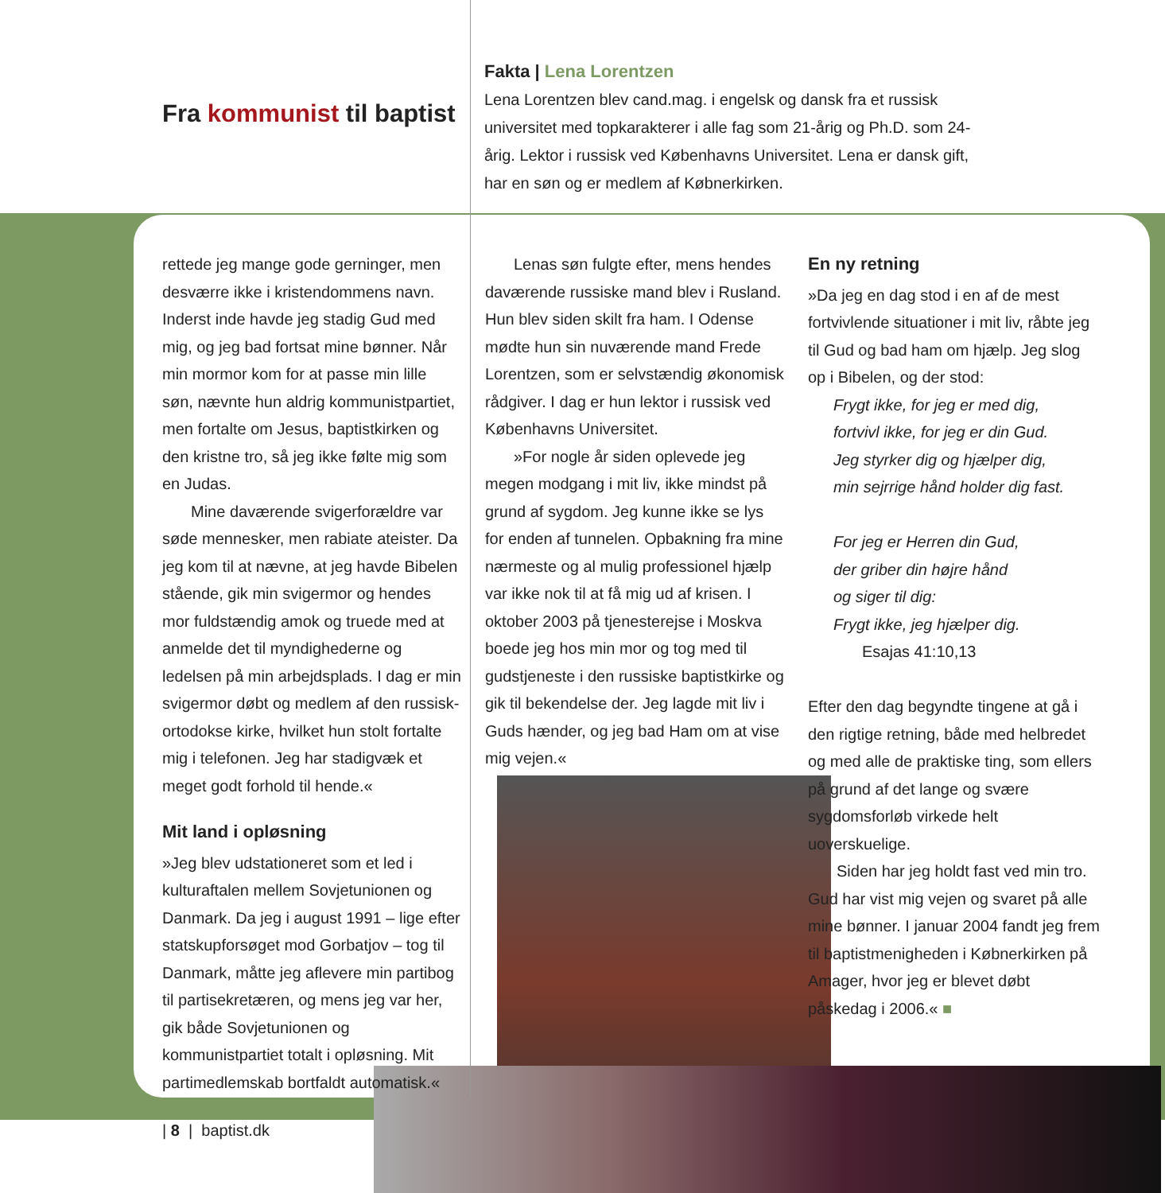Fra kommunist til baptist
Fakta | Lena Lorentzen
Lena Lorentzen blev cand.mag. i engelsk og dansk fra et russisk universitet med topkarakterer i alle fag som 21-årig og Ph.D. som 24-årig. Lektor i russisk ved Københavns Universitet. Lena er dansk gift, har en søn og er medlem af Købnerkirken.
rettede jeg mange gode gerninger, men desværre ikke i kristendommens navn. Inderst inde havde jeg stadig Gud med mig, og jeg bad fortsat mine bønner. Når min mormor kom for at passe min lille søn, nævnte hun aldrig kommunistpartiet, men fortalte om Jesus, baptistkirken og den kristne tro, så jeg ikke følte mig som en Judas.
Mine daværende svigerforældre var søde mennesker, men rabiate ateister. Da jeg kom til at nævne, at jeg havde Bibelen stående, gik min svigermor og hendes mor fuldstændig amok og truede med at anmelde det til myndighederne og ledelsen på min arbejdsplads. I dag er min svigermor døbt og medlem af den russisk-ortodokse kirke, hvilket hun stolt fortalte mig i telefonen. Jeg har stadigvæk et meget godt forhold til hende.«
Mit land i opløsning
»Jeg blev udstationeret som et led i kulturaftalen mellem Sovjetunionen og Danmark. Da jeg i august 1991 – lige efter statskupforsøget mod Gorbatjov – tog til Danmark, måtte jeg aflevere min partibog til partisekretæren, og mens jeg var her, gik både Sovjetunionen og kommunistpartiet totalt i opløsning. Mit partimedlemskab bortfaldt automatisk.«
Lenas søn fulgte efter, mens hendes daværende russiske mand blev i Rusland. Hun blev siden skilt fra ham. I Odense mødte hun sin nuværende mand Frede Lorentzen, som er selvstændig økonomisk rådgiver. I dag er hun lektor i russisk ved Københavns Universitet.
»For nogle år siden oplevede jeg megen modgang i mit liv, ikke mindst på grund af sygdom. Jeg kunne ikke se lys for enden af tunnelen. Opbakning fra mine nærmeste og al mulig professionel hjælp var ikke nok til at få mig ud af krisen. I oktober 2003 på tjenesterejse i Moskva boede jeg hos min mor og tog med til gudstjeneste i den russiske baptistkirke og gik til bekendelse der. Jeg lagde mit liv i Guds hænder, og jeg bad Ham om at vise mig vejen.«
En ny retning
»Da jeg en dag stod i en af de mest fortvivlende situationer i mit liv, råbte jeg til Gud og bad ham om hjælp. Jeg slog op i Bibelen, og der stod:
Frygt ikke, for jeg er med dig,
fortvivl ikke, for jeg er din Gud.
Jeg styrker dig og hjælper dig,
min sejrrige hånd holder dig fast.
For jeg er Herren din Gud,
der griber din højre hånd
og siger til dig:
Frygt ikke, jeg hjælper dig.
Esajas 41:10,13
Efter den dag begyndte tingene at gå i den rigtige retning, både med helbredet og med alle de praktiske ting, som ellers på grund af det lange og svære sygdomsforløb virkede helt uoverskuelige.
Siden har jeg holdt fast ved min tro. Gud har vist mig vejen og svaret på alle mine bønner. I januar 2004 fandt jeg frem til baptistmenigheden i Købnerkirken på Amager, hvor jeg er blevet døbt påskedag i 2006.« ■
| 8 | baptist.dk